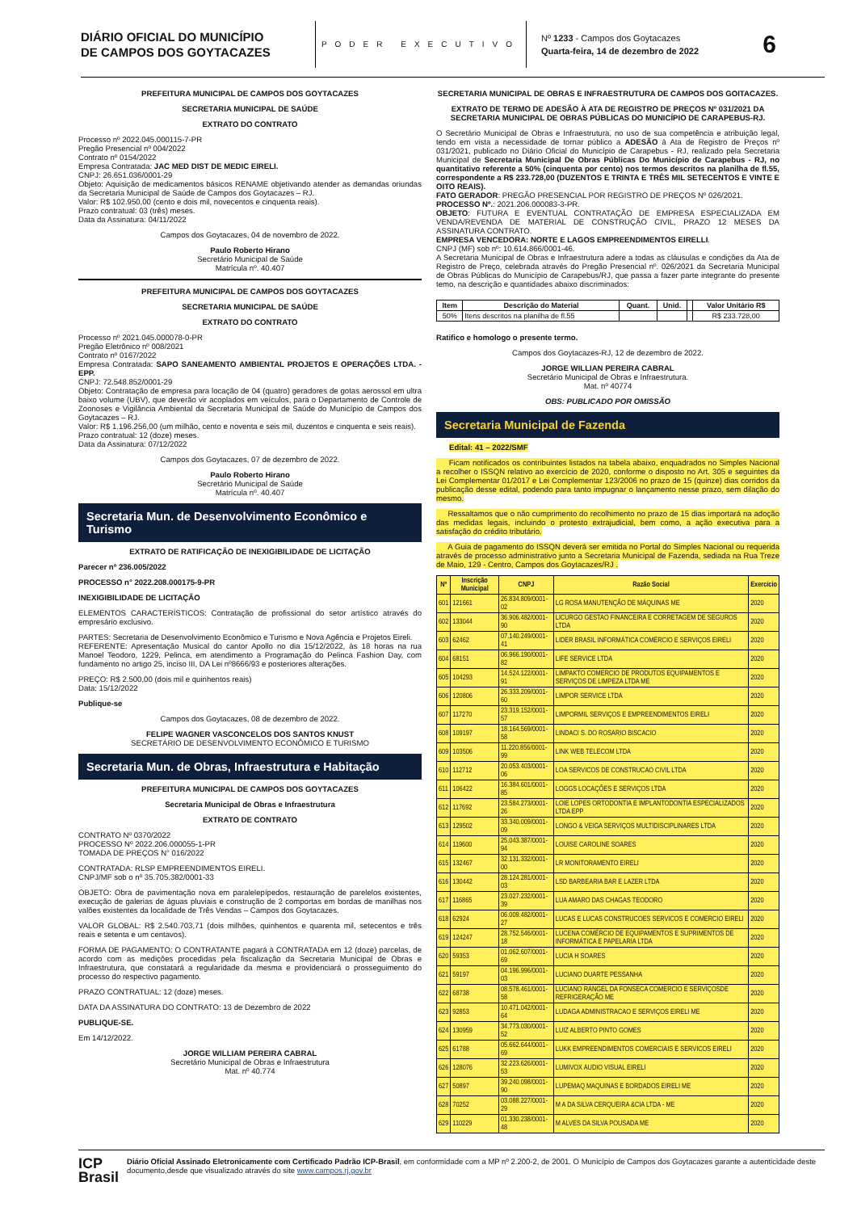DIÁRIO OFICIAL DO MUNICÍPIO
DE CAMPOS DOS GOYTACAZES
PODER EXECUTIVO
Nº 1233 - Campos dos Goytacazes
Quarta-feira, 14 de dezembro de 2022
6
PREFEITURA MUNICIPAL DE CAMPOS DOS GOYTACAZES
SECRETARIA MUNICIPAL DE SAÚDE
EXTRATO DO CONTRATO
Processo nº 2022.045.000115-7-PR
Pregão Presencial nº 004/2022
Contrato nº 0154/2022
Empresa Contratada: JAC MED DIST DE MEDIC EIRELI.
CNPJ: 26.651.036/0001-29
Objeto: Aquisição de medicamentos básicos RENAME objetivando atender as demandas oriundas da Secretaria Municipal de Saúde de Campos dos Goytacazes – RJ.
Valor: R$ 102.950,00 (cento e dois mil, novecentos e cinquenta reais).
Prazo contratual: 03 (três) meses.
Data da Assinatura: 04/11/2022
Campos dos Goytacazes, 04 de novembro de 2022.
Paulo Roberto Hirano
Secretário Municipal de Saúde
Matrícula nº. 40.407
PREFEITURA MUNICIPAL DE CAMPOS DOS GOYTACAZES
SECRETARIA MUNICIPAL DE SAÚDE
EXTRATO DO CONTRATO
Processo nº 2021.045.000078-0-PR
Pregão Eletrônico nº 008/2021
Contrato nº 0167/2022
Empresa Contratada: SAPO SANEAMENTO AMBIENTAL PROJETOS E OPERAÇÕES LTDA. - EPP.
CNPJ: 72.548.852/0001-29
Objeto: Contratação de empresa para locação de 04 (quatro) geradores de gotas aerossol em ultra baixo volume (UBV), que deverão vir acoplados em veículos, para o Departamento de Controle de Zoonoses e Vigilância Ambiental da Secretaria Municipal de Saúde do Município de Campos dos Goytacazes – RJ.
Valor: R$ 1.196.256,00 (um milhão, cento e noventa e seis mil, duzentos e cinquenta e seis reais).
Prazo contratual: 12 (doze) meses.
Data da Assinatura: 07/12/2022
Campos dos Goytacazes, 07 de dezembro de 2022.
Paulo Roberto Hirano
Secretário Municipal de Saúde
Matrícula nº. 40.407
Secretaria Mun. de Desenvolvimento Econômico e Turismo
EXTRATO DE RATIFICAÇÃO DE INEXIGIBILIDADE DE LICITAÇÃO
Parecer nº 236.005/2022
PROCESSO n° 2022.208.000175-9-PR
INEXIGIBILIDADE DE LICITAÇÃO
ELEMENTOS CARACTERÍSTICOS: Contratação de profissional do setor artístico através do empresário exclusivo.
PARTES: Secretaria de Desenvolvimento Econômico e Turismo e Nova Agência e Projetos Eireli.
REFERENTE: Apresentação Musical do cantor Apollo no dia 15/12/2022, às 18 horas na rua Manoel Teodoro, 1229, Pelinca, em atendimento a Programação do Pelinca Fashion Day, com fundamento no artigo 25, inciso III, DA Lei nº8666/93 e posteriores alterações.
PREÇO: R$ 2.500,00 (dois mil e quinhentos reais)
Data: 15/12/2022
Publique-se
Campos dos Goytacazes, 08 de dezembro de 2022.
FELIPE WAGNER VASCONCELOS DOS SANTOS KNUST
SECRETÁRIO DE DESENVOLVIMENTO ECONÔMICO E TURISMO
Secretaria Mun. de Obras, Infraestrutura e Habitação
PREFEITURA MUNICIPAL DE CAMPOS DOS GOYTACAZES
Secretaria Municipal de Obras e Infraestrutura
EXTRATO DE CONTRATO
CONTRATO Nº 0370/2022
PROCESSO Nº 2022.206.000055-1-PR
TOMADA DE PREÇOS N° 016/2022
CONTRATADA: RLSP EMPREENDIMENTOS EIRELI.
CNPJ/MF sob o nº 35.705.382/0001-33
OBJETO: Obra de pavimentação nova em paralelepípedos, restauração de parelelos existentes, execução de galerias de águas pluviais e construção de 2 comportas em bordas de manilhas nos valões existentes da localidade de Três Vendas – Campos dos Goytacazes.
VALOR GLOBAL: R$ 2.540.703,71 (dois milhões, quinhentos e quarenta mil, setecentos e três reais e setenta e um centavos).
FORMA DE PAGAMENTO: O CONTRATANTE pagará à CONTRATADA em 12 (doze) parcelas, de acordo com as medições procedidas pela fiscalização da Secretaria Municipal de Obras e Infraestrutura, que constatará a regularidade da mesma e providenciará o prosseguimento do processo do respectivo pagamento.
PRAZO CONTRATUAL: 12 (doze) meses.
DATA DA ASSINATURA DO CONTRATO: 13 de Dezembro de 2022
PUBLIQUE-SE.
Em 14/12/2022.
JORGE WILLIAM PEREIRA CABRAL
Secretário Municipal de Obras e Infraestrutura
Mat. nº 40.774
SECRETARIA MUNICIPAL DE OBRAS E INFRAESTRUTURA DE CAMPOS DOS GOITACAZES.
EXTRATO DE TERMO DE ADESÃO À ATA DE REGISTRO DE PREÇOS Nº 031/2021 DA SECRETARIA MUNICIPAL DE OBRAS PÚBLICAS DO MUNICÍPIO DE CARAPEBUS-RJ.
O Secretário Municipal de Obras e Infraestrutura, no uso de sua competência e atribuição legal, tendo em vista a necessidade de tornar público a ADESÃO à Ata de Registro de Preços nº 031/2021, publicado no Diário Oficial do Município de Carapebus - RJ, realizado pela Secretaria Municipal de Secretaria Municipal De Obras Públicas Do Município de Carapebus - RJ, no quantitativo referente a 50% (cinquenta por cento) nos termos descritos na planilha de fl.55, correspondente a R$ 233.728,00 (DUZENTOS E TRINTA E TRÊS MIL SETECENTOS E VINTE E OITO REAIS).
FATO GERADOR: PREGÃO PRESENCIAL POR REGISTRO DE PREÇOS Nº 026/2021.
PROCESSO Nº.: 2021.206.000083-3-PR.
OBJETO: FUTURA E EVENTUAL CONTRATAÇÃO DE EMPRESA ESPECIALIZADA EM VENDA/REVENDA DE MATERIAL DE CONSTRUÇÃO CIVIL, PRAZO 12 MESES DA ASSINATURA CONTRATO.
EMPRESA VENCEDORA: NORTE E LAGOS EMPREENDIMENTOS EIRELLI.
CNPJ (MF) sob nº: 10.614.866/0001-46.
A Secretaria Municipal de Obras e Infraestrutura adere a todas as cláusulas e condições da Ata de Registro de Preço, celebrada através do Pregão Presencial nº. 026/2021 da Secretaria Municipal de Obras Públicas do Município de Carapebus/RJ, que passa a fazer parte integrante do presente temo, na descrição e quantidades abaixo discriminados:
| Item | Descrição do Material | Quant. | Unid. | | Valor Unitário R$ |
| --- | --- | --- | --- | --- | --- |
| 50% | Itens descritos na planilha de fl.55 | | | | R$ 233.728,00 |
Ratifico e homologo o presente termo.
Campos dos Goytacazes-RJ, 12 de dezembro de 2022.
JORGE WILLIAN PEREIRA CABRAL
Secretário Municipal de Obras e Infraestrutura.
Mat. nº 40774
OBS: PUBLICADO POR OMISSÃO
Secretaria Municipal de Fazenda
Edital: 41 – 2022/SMF
Ficam notificados os contribuintes listados na tabela abaixo, enquadrados no Simples Nacional a recolher o ISSQN relativo ao exercício de 2020, conforme o disposto no Art. 305 e seguintes da Lei Complementar 01/2017 e Lei Complementar 123/2006 no prazo de 15 (quinze) dias corridos da publicação desse edital, podendo para tanto impugnar o lançamento nesse prazo, sem dilação do mesmo.
Ressaltamos que o não cumprimento do recolhimento no prazo de 15 dias importará na adoção das medidas legais, incluindo o protesto extrajudicial, bem como, a ação executiva para a satisfação do crédito tributário.
A Guia de pagamento do ISSQN deverá ser emitida no Portal do Simples Nacional ou requerida através de processo administrativo junto a Secretaria Municipal de Fazenda, sediada na Rua Treze de Maio, 129 - Centro, Campos dos Goytacazes/RJ .
| Nº | Inscrição Municipal | CNPJ | Razão Social | Exercício |
| --- | --- | --- | --- | --- |
| 601 | 121661 | 26.834.809/0001-02 | LG ROSA MANUTENÇÃO DE MÁQUINAS ME | 2020 |
| 602 | 133044 | 36.906.482/0001-90 | LICURGO GESTAO FINANCEIRA E CORRETAGEM DE SEGUROS LTDA | 2020 |
| 603 | 62462 | 07.140.249/0001-41 | LIDER BRASIL INFORMÁTICA COMÉRCIO E SERVIÇOS EIRELI | 2020 |
| 604 | 68151 | 06.966.190/0001-82 | LIFE SERVICE LTDA | 2020 |
| 605 | 104293 | 14.524.122/0001-91 | LIMPAKTO COMERCIO DE PRODUTOS EQUIPAMENTOS E SERVIÇOS DE LIMPEZA LTDA ME | 2020 |
| 606 | 120806 | 26.333.209/0001-60 | LIMPOR SERVICE LTDA | 2020 |
| 607 | 117270 | 23.319.152/0001-57 | LIMPORMIL SERVIÇOS E EMPREENDIMENTOS EIRELI | 2020 |
| 608 | 109197 | 18.164.569/0001-58 | LINDACI S. DO ROSARIO BISCACIO | 2020 |
| 609 | 103506 | 11.220.856/0001-99 | LINK WEB TELECOM LTDA | 2020 |
| 610 | 112712 | 20.053.403/0001-06 | LOA SERVICOS DE CONSTRUCAO CIVIL LTDA | 2020 |
| 611 | 106422 | 16.384.601/0001-85 | LOGGS LOCAÇÕES E SERVIÇOS LTDA | 2020 |
| 612 | 117692 | 23.584.273/0001-26 | LOIE LOPES ORTODONTIA E IMPLANTODONTIA ESPECIALIZADOS LTDA EPP | 2020 |
| 613 | 129502 | 33.340.009/0001-09 | LONGO & VEIGA SERVIÇOS MULTIDISCIPLINARES LTDA | 2020 |
| 614 | 119600 | 25.043.387/0001-94 | LOUISE CAROLINE SOARES | 2020 |
| 615 | 132467 | 32.131.332/0001-00 | LR MONITORAMENTO EIRELI | 2020 |
| 616 | 130442 | 28.124.281/0001-03 | LSD BARBEARIA BAR E LAZER LTDA | 2020 |
| 617 | 116865 | 23.027.232/0001-39 | LUA AMARO DAS CHAGAS TEODORO | 2020 |
| 618 | 62924 | 06.009.482/0001-27 | LUCAS E LUCAS CONSTRUCOES SERVICOS E COMERCIO EIRELI | 2020 |
| 619 | 124247 | 28.752.546/0001-18 | LUCENA COMÉRCIO DE EQUIPAMENTOS E SUPRIMENTOS DE INFORMÁTICA E PAPELARIA LTDA | 2020 |
| 620 | 59353 | 01.062.607/0001-69 | LUCIA H SOARES | 2020 |
| 621 | 59197 | 04.196.996/0001-03 | LUCIANO DUARTE PESSANHA | 2020 |
| 622 | 68738 | 08.578.461/0001-58 | LUCIANO RANGEL DA FONSECA COMERCIO E SERVIÇOSDE REFRIGERAÇÃO ME | 2020 |
| 623 | 92853 | 10.471.042/0001-64 | LUDAGA ADMINISTRACAO E SERVIÇOS EIRELI ME | 2020 |
| 624 | 130959 | 34.773.030/0001-52 | LUIZ ALBERTO PINTO GOMES | 2020 |
| 625 | 61788 | 05.662.644/0001-69 | LUKK EMPREENDIMENTOS COMERCIAIS E SERVICOS EIRELI | 2020 |
| 626 | 128076 | 32.223.626/0001-53 | LUMIVOX AUDIO VISUAL EIRELI | 2020 |
| 627 | 50897 | 39.240.098/0001-90 | LUPEMAQ MAQUINAS E BORDADOS EIRELI ME | 2020 |
| 628 | 70252 | 03.088.227/0001-29 | M A DA SILVA CERQUEIRA &CIA LTDA - ME | 2020 |
| 629 | 110229 | 01.330.238/0001-48 | M ALVES DA SILVA POUSADA ME | 2020 |
ICP
Brasil
Diário Oficial Assinado Eletronicamente com Certificado Padrão ICP-Brasil, em conformidade com a MP nº 2.200-2, de 2001. O Município de Campos dos Goytacazes garante a autenticidade deste documento,desde que visualizado através do site www.campos.rj.gov.br